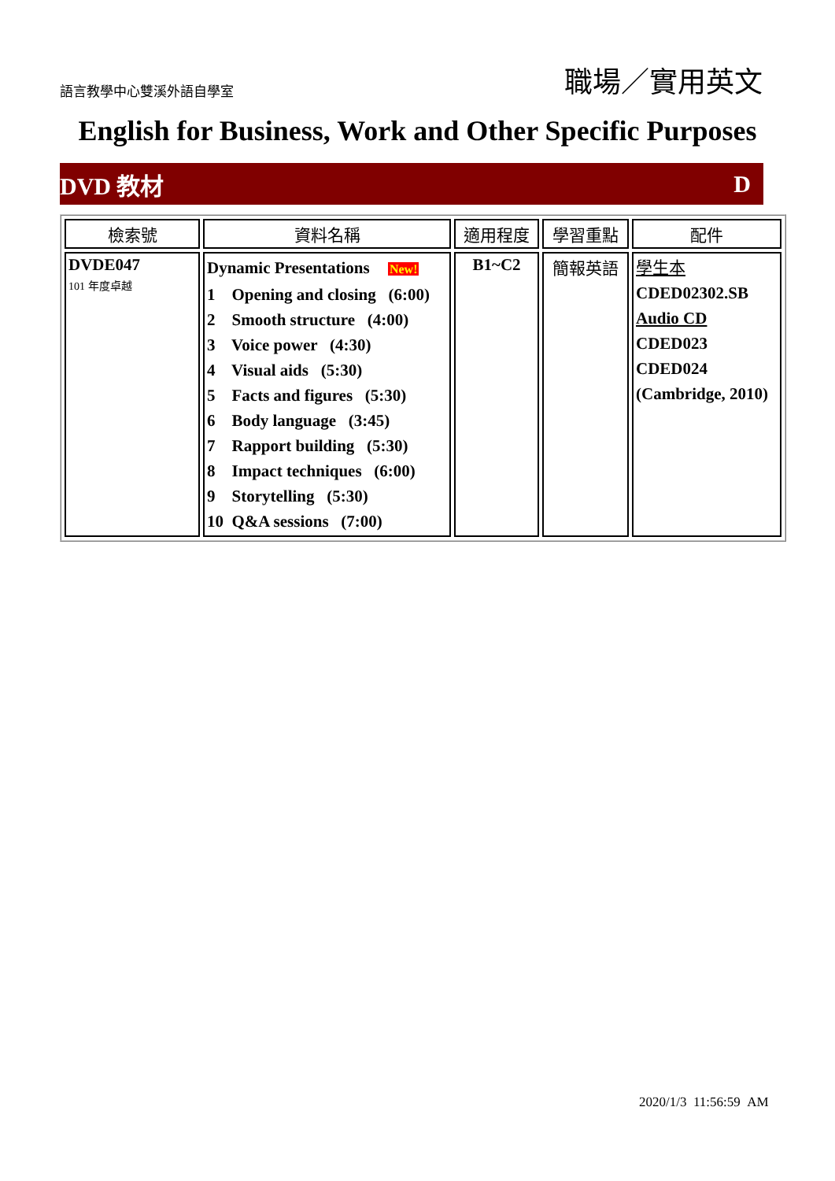語言教學中心雙溪外語自學室 職場／實用英文
English for Business, Work and Other Specific Purposes
DVD 教材 D
| 檢索號 | 資料名稱 | 適用程度 | 學習重點 | 配件 |
| --- | --- | --- | --- | --- |
| DVDE047 101 年度卓越 | Dynamic Presentations New! 1 Opening and closing (6:00) 2 Smooth structure (4:00) 3 Voice power (4:30) 4 Visual aids (5:30) 5 Facts and figures (5:30) 6 Body language (3:45) 7 Rapport building (5:30) 8 Impact techniques (6:00) 9 Storytelling (5:30) 10 Q&A sessions (7:00) | B1~C2 | 簡報英語 | 學生本 CDED02302.SB Audio CD CDED023 CDED024 (Cambridge, 2010) |
2020/1/3 11:56:59 AM